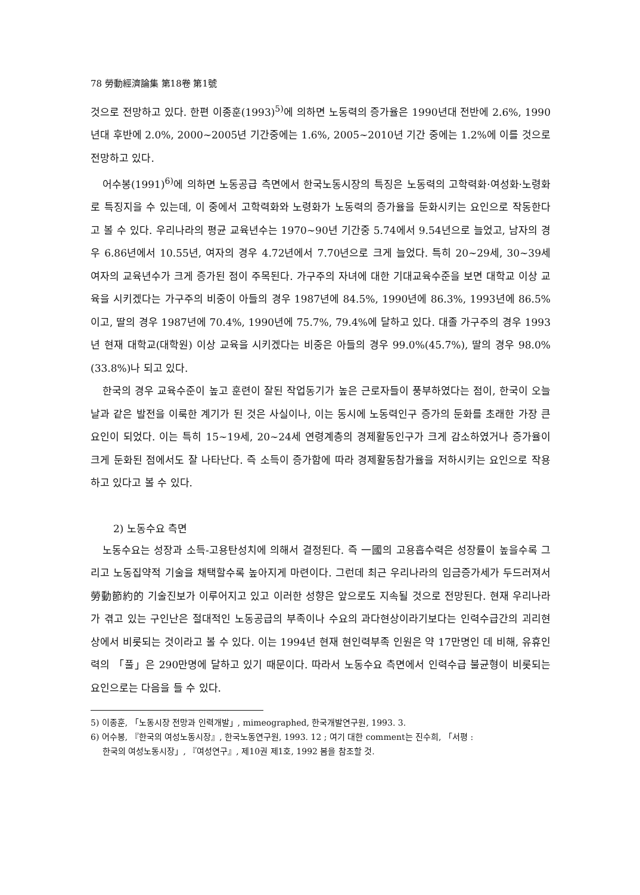78 勞動經濟論集 第18卷 第1號
것으로 전망하고 있다. 한편 이종훈(1993)<sup>5)</sup>에 의하면 노동력의 증가율은 1990년대 전반에 2.6%, 1990년대 후반에 2.0%, 2000~2005년 기간중에는 1.6%, 2005~2010년 기간 중에는 1.2%에 이를 것으로 전망하고 있다.
어수봉(1991)<sup>6)</sup>에 의하면 노동공급 측면에서 한국노동시장의 특징은 노동력의 고학력화·여성화·노령화로 특징지을 수 있는데, 이 중에서 고학력화와 노령화가 노동력의 증가율을 둔화시키는 요인으로 작동한다고 볼 수 있다. 우리나라의 평균 교육년수는 1970~90년 기간중 5.74에서 9.54년으로 늘었고, 남자의 경우 6.86년에서 10.55년, 여자의 경우 4.72년에서 7.70년으로 크게 늘었다. 특히 20~29세, 30~39세 여자의 교육년수가 크게 증가된 점이 주목된다. 가구주의 자녀에 대한 기대교육수준을 보면 대학교 이상 교육을 시키겠다는 가구주의 비중이 아들의 경우 1987년에 84.5%, 1990년에 86.3%, 1993년에 86.5%이고, 딸의 경우 1987년에 70.4%, 1990년에 75.7%, 79.4%에 달하고 있다. 대졸 가구주의 경우 1993년 현재 대학교(대학원) 이상 교육을 시키겠다는 비중은 아들의 경우 99.0%(45.7%), 딸의 경우 98.0%(33.8%)나 되고 있다.
한국의 경우 교육수준이 높고 훈련이 잘된 작업동기가 높은 근로자들이 풍부하였다는 점이, 한국이 오늘날과 같은 발전을 이룩한 계기가 된 것은 사실이나, 이는 동시에 노동력인구 증가의 둔화를 초래한 가장 큰 요인이 되었다. 이는 특히 15~19세, 20~24세 연령계층의 경제활동인구가 크게 감소하였거나 증가율이 크게 둔화된 점에서도 잘 나타난다. 즉 소득이 증가함에 따라 경제활동참가율을 저하시키는 요인으로 작용하고 있다고 볼 수 있다.
2) 노동수요 측면
노동수요는 성장과 소득-고용탄성치에 의해서 결정된다. 즉 一國의 고용흡수력은 성장률이 높을수록 그리고 노동집약적 기술을 채택할수록 높아지게 마련이다. 그런데 최근 우리나라의 임금증가세가 두드러져서 勞動節約的 기술진보가 이루어지고 있고 이러한 성향은 앞으로도 지속될 것으로 전망된다. 현재 우리나라가 겪고 있는 구인난은 절대적인 노동공급의 부족이나 수요의 과다현상이라기보다는 인력수급간의 괴리현상에서 비롯되는 것이라고 볼 수 있다. 이는 1994년 현재 현인력부족 인원은 약 17만명인 데 비해, 유휴인력의 「풀」은 290만명에 달하고 있기 때문이다. 따라서 노동수요 측면에서 인력수급 불균형이 비롯되는 요인으로는 다음을 들 수 있다.
5) 이종훈, 「노동시장 전망과 인력개발」, mimeographed, 한국개발연구원, 1993. 3.
6) 어수봉, 『한국의 여성노동시장』, 한국노동연구원, 1993. 12 ; 여기 대한 comment는 진수희, 「서평 :
한국의 여성노동시장」, 『여성연구』, 제10권 제1호, 1992 봄을 참조할 것.